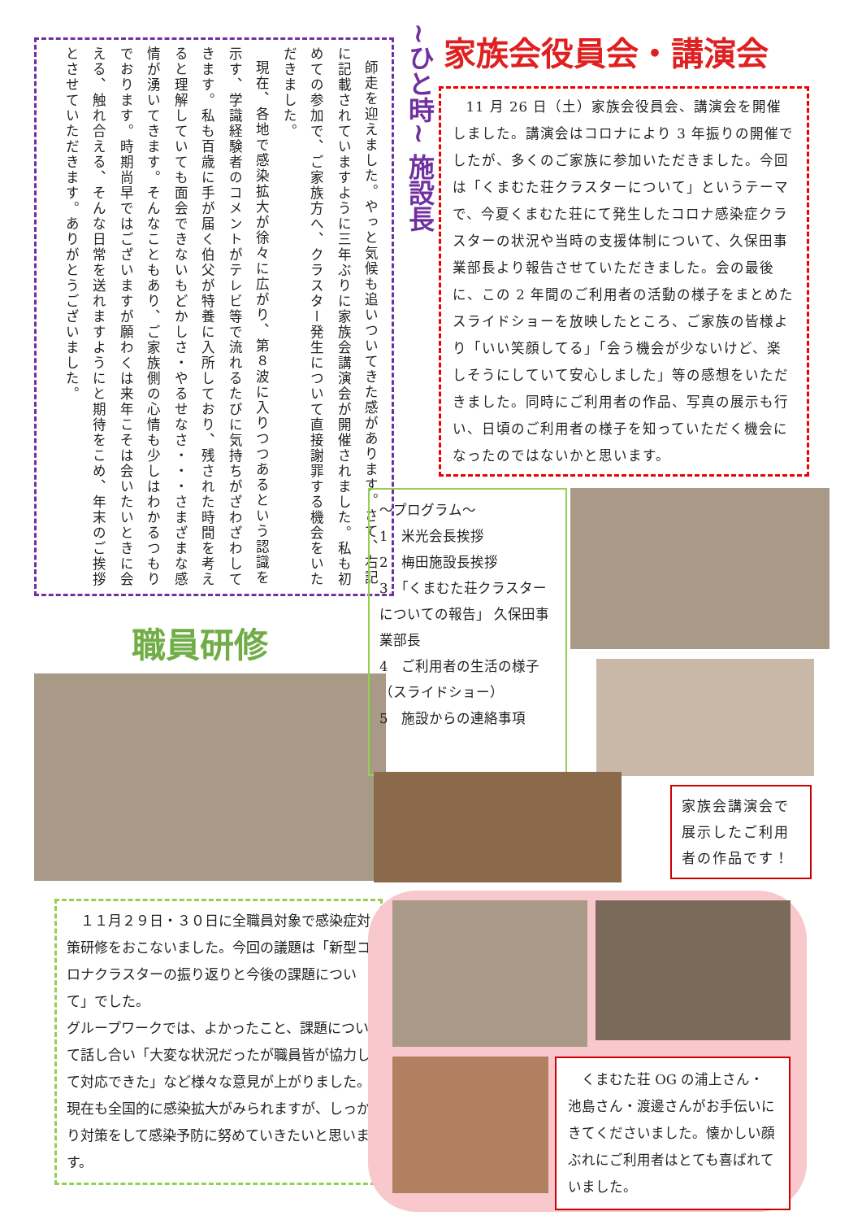師走を迎えました。やっと気候も追いついてきた感があります。さて、右記に記載されていますように三年ぶりに家族会講演会が開催されました。私も初めての参加で、ご家族方へ、クラスター発生について直接謝罪する機会をいただきました。
現在、各地で感染拡大が徐々に広がり、第８波に入りつつあるという認識を示す、学識経験者のコメントがテレビ等で流れるたびに気持ちがざわざわしてきます。私も百歳に手が届く伯父が特養に入所しており、残された時間を考えると理解していても面会できないもどかしさ・やるせなさ・・・さまざまな感情が湧いてきます。そんなこともあり、ご家族側の心情も少しはわかるつもりでおります。時期尚早ではございますが願わくは来年こそは会いたいときに会える、触れ合える、そんな日常を送れますようにと期待をこめ、年末のご挨拶とさせていただきます。ありがとうございました。
~ひと時~ 施設長
職員研修
　１１月２９日・３０日に全職員対象で感染症対策研修をおこないました。今回の議題は「新型コロナクラスターの振り返りと今後の課題について」でした。
グループワークでは、よかったこと、課題について話し合い「大変な状況だったが職員皆が協力して対応できた」など様々な意見が上がりました。現在も全国的に感染拡大がみられますが、しっかり対策をして感染予防に努めていきたいと思います。
家族会役員会・講演会
11 月 26 日（土）家族会役員会、講演会を開催しました。講演会はコロナにより 3 年振りの開催でしたが、多くのご家族に参加いただきました。今回は「くまむた荘クラスターについて」というテーマで、今夏くまむた荘にて発生したコロナ感染症クラスターの状況や当時の支援体制について、久保田事業部長より報告させていただきました。会の最後に、この 2 年間のご利用者の活動の様子をまとめたスライドショーを放映したところ、ご家族の皆様より「いい笑顔してる」「会う機会が少ないけど、楽しそうにしていて安心しました」等の感想をいただきました。同時にご利用者の作品、写真の展示も行い、日頃のご利用者の様子を知っていただく機会になったのではないかと思います。
～プログラム～
1　米光会長挨拶
2　梅田施設長挨拶
3　「くまむた荘クラスターについての報告」 久保田事業部長
4　ご利用者の生活の様子（スライドショー）
5　施設からの連絡事項
家族会講演会で展示したご利用者の作品です！
　くまむた荘 OG の浦上さん・池島さん・渡邊さんがお手伝いにきてくださいました。懐かしい顔ぶれにご利用者はとても喜ばれていました。